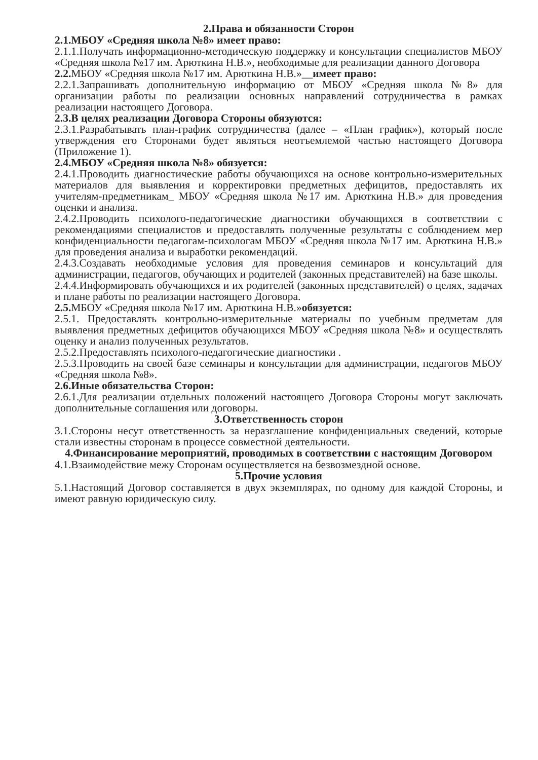2.Права и обязанности Сторон
2.1.МБОУ «Средняя школа №8» имеет право:
2.1.1.Получать информационно-методическую поддержку и консультации специалистов МБОУ «Средняя школа №17 им. Арюткина Н.В.», необходимые для реализации данного Договора
2.2. МБОУ «Средняя школа №17 им. Арюткина Н.В.»__имеет право:
2.2.1.Запрашивать дополнительную информацию от МБОУ «Средняя школа №8» для организации работы по реализации основных направлений сотрудничества в рамках реализации настоящего Договора.
2.3.В целях реализации Договора Стороны обязуются:
2.3.1.Разрабатывать план-график сотрудничества (далее – «План график»), который после утверждения его Сторонами будет являться неотъемлемой частью настоящего Договора (Приложение 1).
2.4.МБОУ «Средняя школа №8» обязуется:
2.4.1.Проводить диагностические работы обучающихся на основе контрольно-измерительных материалов для выявления и корректировки предметных дефицитов, предоставлять их учителям-предметникам_ МБОУ «Средняя школа №17 им. Арюткина Н.В.» для проведения оценки и анализа.
2.4.2.Проводить психолого-педагогические диагностики обучающихся в соответствии с рекомендациями специалистов и предоставлять полученные результаты с соблюдением мер конфиденциальности педагогам-психологам МБОУ «Средняя школа №17 им. Арюткина Н.В.» для проведения анализа и выработки рекомендаций.
2.4.3.Создавать необходимые условия для проведения семинаров и консультаций для администрации, педагогов, обучающих и родителей (законных представителей) на базе школы.
2.4.4.Информировать обучающихся и их родителей (законных представителей) о целях, задачах и плане работы по реализации настоящего Договора.
2.5. МБОУ «Средняя школа №17 им. Арюткина Н.В.»обязуется:
2.5.1. Предоставлять контрольно-измерительные материалы по учебным предметам для выявления предметных дефицитов обучающихся МБОУ «Средняя школа №8» и осуществлять оценку и анализ полученных результатов.
2.5.2.Предоставлять психолого-педагогические диагностики .
2.5.3.Проводить на своей базе семинары и консультации для администрации, педагогов МБОУ «Средняя школа №8».
2.6.Иные обязательства Сторон:
2.6.1.Для реализации отдельных положений настоящего Договора Стороны могут заключать дополнительные соглашения или договоры.
3.Ответственность сторон
3.1.Стороны несут ответственность за неразглашение конфиденциальных сведений, которые стали известны сторонам в процессе совместной деятельности.
4.Финансирование мероприятий, проводимых в соответствии с настоящим Договором
4.1.Взаимодействие межу Сторонам осуществляется на безвозмездной основе.
5.Прочие условия
5.1.Настоящий Договор составляется в двух экземплярах, по одному для каждой Стороны, и имеют равную юридическую силу.